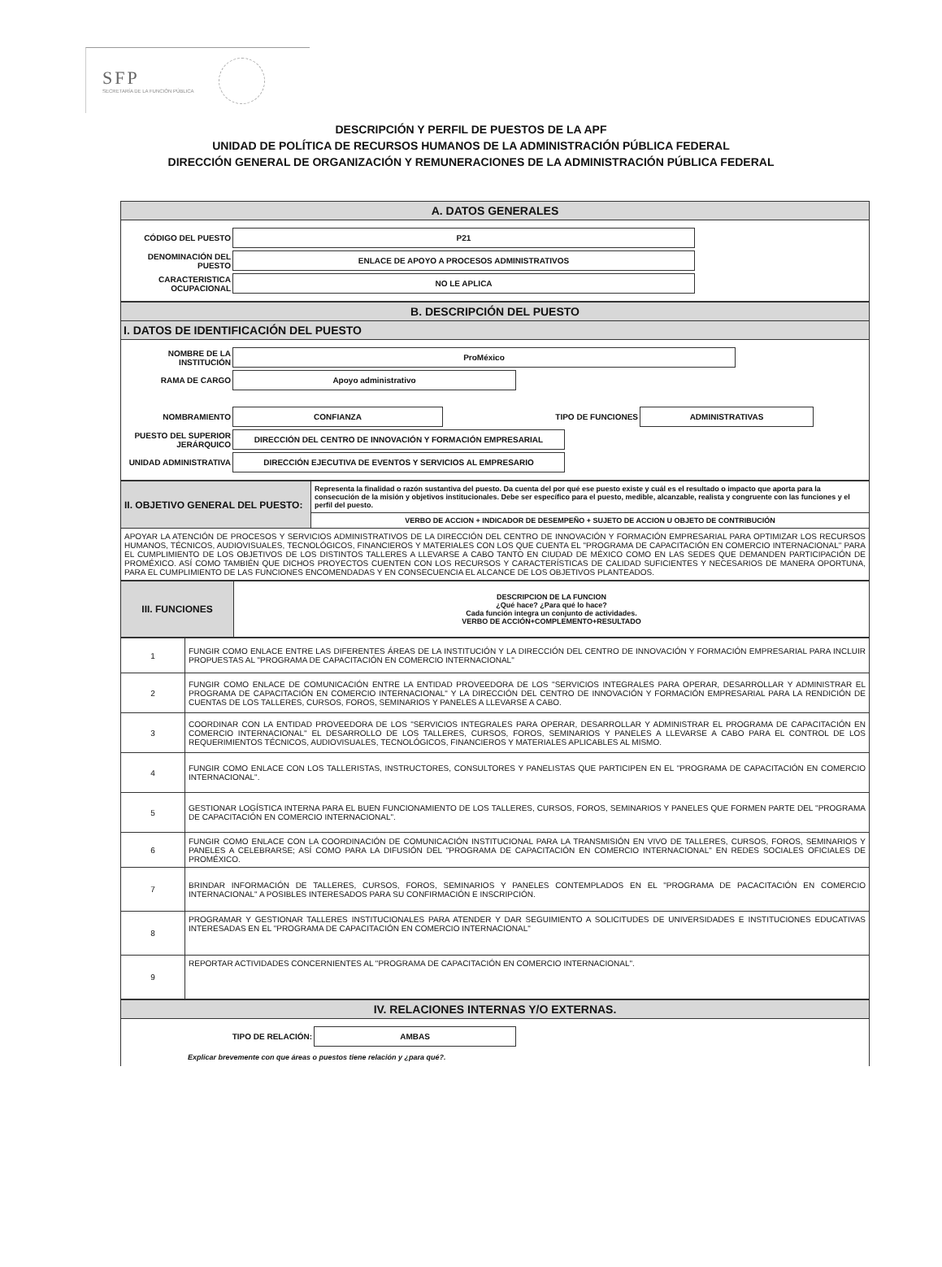SFP
SECRETARÍA DE LA FUNCIÓN PÚBLICA
DESCRIPCIÓN Y PERFIL DE PUESTOS DE LA APF
UNIDAD DE POLÍTICA DE RECURSOS HUMANOS DE LA ADMINISTRACIÓN PÚBLICA FEDERAL
DIRECCIÓN GENERAL DE ORGANIZACIÓN Y REMUNERACIONES DE LA ADMINISTRACIÓN PÚBLICA FEDERAL
A. DATOS GENERALES
CÓDIGO DEL PUESTO
P21
DENOMINACIÓN DEL PUESTO
ENLACE DE APOYO A PROCESOS ADMINISTRATIVOS
CARACTERISTICA OCUPACIONAL
NO LE APLICA
B. DESCRIPCIÓN DEL PUESTO
I. DATOS DE IDENTIFICACIÓN DEL PUESTO
NOMBRE DE LA INSTITUCIÓN
ProMéxico
RAMA DE CARGO
Apoyo administrativo
NOMBRAMIENTO
CONFIANZA
TIPO DE FUNCIONES
ADMINISTRATIVAS
PUESTO DEL SUPERIOR JERÁRQUICO
DIRECCIÓN DEL CENTRO DE INNOVACIÓN Y FORMACIÓN EMPRESARIAL
UNIDAD ADMINISTRATIVA
DIRECCIÓN EJECUTIVA DE EVENTOS Y SERVICIOS AL EMPRESARIO
| II. OBJETIVO GENERAL DEL PUESTO: | Representa la finalidad o razón sustantiva del puesto. Da cuenta del por qué ese puesto existe y cuál es el resultado o impacto que aporta para la consecución de la misión y objetivos institucionales. Debe ser específico para el puesto, medible, alcanzable, realista y congruente con las funciones y el perfil del puesto. |
| | VERBO DE ACCION + INDICADOR DE DESEMPEÑO + SUJETO DE ACCION U OBJETO DE CONTRIBUCIÓN |
| APOYAR LA ATENCIÓN DE PROCESOS Y SERVICIOS ADMINISTRATIVOS DE LA DIRECCIÓN DEL CENTRO DE INNOVACIÓN Y FORMACIÓN EMPRESARIAL PARA OPTIMIZAR LOS RECURSOS HUMANOS, TÉCNICOS, AUDIOVISUALES, TECNOLÓGICOS, FINANCIEROS Y MATERIALES CON LOS QUE CUENTA EL "PROGRAMA DE CAPACITACIÓN EN COMERCIO INTERNACIONAL" PARA EL CUMPLIMIENTO DE LOS OBJETIVOS DE LOS DISTINTOS TALLERES A LLEVARSE A CABO TANTO EN CIUDAD DE MÉXICO COMO EN LAS SEDES QUE DEMANDEN PARTICIPACIÓN DE PROMÉXICO. ASÍ COMO TAMBIÉN QUE DICHOS PROYECTOS CUENTEN CON LOS RECURSOS Y CARACTERÍSTICAS DE CALIDAD SUFICIENTES Y NECESARIOS DE MANERA OPORTUNA, PARA EL CUMPLIMIENTO DE LAS FUNCIONES ENCOMENDADAS Y EN CONSECUENCIA EL ALCANCE DE LOS OBJETIVOS PLANTEADOS. | |
| III. FUNCIONES | DESCRIPCION DE LA FUNCION ¿Qué hace? ¿Para qué lo hace? Cada función integra un conjunto de actividades. VERBO DE ACCIÓN+COMPLEMENTO+RESULTADO |
| --- | --- |
| 1 | FUNGIR COMO ENLACE ENTRE LAS DIFERENTES ÁREAS DE LA INSTITUCIÓN Y LA DIRECCIÓN DEL CENTRO DE INNOVACIÓN Y FORMACIÓN EMPRESARIAL PARA INCLUIR PROPUESTAS AL "PROGRAMA DE CAPACITACIÓN EN COMERCIO INTERNACIONAL" |
| 2 | FUNGIR COMO ENLACE DE COMUNICACIÓN ENTRE LA ENTIDAD PROVEEDORA DE LOS "SERVICIOS INTEGRALES PARA OPERAR, DESARROLLAR Y ADMINISTRAR EL PROGRAMA DE CAPACITACIÓN EN COMERCIO INTERNACIONAL" Y LA DIRECCIÓN DEL CENTRO DE INNOVACIÓN Y FORMACIÓN EMPRESARIAL PARA LA RENDICIÓN DE CUENTAS DE LOS TALLERES, CURSOS, FOROS, SEMINARIOS Y PANELES A LLEVARSE A CABO. |
| 3 | COORDINAR CON LA ENTIDAD PROVEEDORA DE LOS "SERVICIOS INTEGRALES PARA OPERAR, DESARROLLAR Y ADMINISTRAR EL PROGRAMA DE CAPACITACIÓN EN COMERCIO INTERNACIONAL" EL DESARROLLO DE LOS TALLERES, CURSOS, FOROS, SEMINARIOS Y PANELES A LLEVARSE A CABO PARA EL CONTROL DE LOS REQUERIMIENTOS TÉCNICOS, AUDIOVISUALES, TECNOLÓGICOS, FINANCIEROS Y MATERIALES APLICABLES AL MISMO. |
| 4 | FUNGIR COMO ENLACE CON LOS TALLERISTAS, INSTRUCTORES, CONSULTORES Y PANELISTAS QUE PARTICIPEN EN EL "PROGRAMA DE CAPACITACIÓN EN COMERCIO INTERNACIONAL". |
| 5 | GESTIONAR LOGÍSTICA INTERNA PARA EL BUEN FUNCIONAMIENTO DE LOS TALLERES, CURSOS, FOROS, SEMINARIOS Y PANELES QUE FORMEN PARTE DEL "PROGRAMA DE CAPACITACIÓN EN COMERCIO INTERNACIONAL". |
| 6 | FUNGIR COMO ENLACE CON LA COORDINACIÓN DE COMUNICACIÓN INSTITUCIONAL PARA LA TRANSMISIÓN EN VIVO DE TALLERES, CURSOS, FOROS, SEMINARIOS Y PANELES A CELEBRARSE; ASÍ COMO PARA LA DIFUSIÓN DEL "PROGRAMA DE CAPACITACIÓN EN COMERCIO INTERNACIONAL" EN REDES SOCIALES OFICIALES DE PROMÉXICO. |
| 7 | BRINDAR INFORMACIÓN DE TALLERES, CURSOS, FOROS, SEMINARIOS Y PANELES CONTEMPLADOS EN EL "PROGRAMA DE PACACITACIÓN EN COMERCIO INTERNACIONAL" A POSIBLES INTERESADOS PARA SU CONFIRMACIÓN E INSCRIPCIÓN. |
| 8 | PROGRAMAR Y GESTIONAR TALLERES INSTITUCIONALES PARA ATENDER Y DAR SEGUIMIENTO A SOLICITUDES DE UNIVERSIDADES E INSTITUCIONES EDUCATIVAS INTERESADAS EN EL "PROGRAMA DE CAPACITACIÓN EN COMERCIO INTERNACIONAL" |
| 9 | REPORTAR ACTIVIDADES CONCERNIENTES AL "PROGRAMA DE CAPACITACIÓN EN COMERCIO INTERNACIONAL". |
IV. RELACIONES INTERNAS Y/O EXTERNAS.
TIPO DE RELACIÓN:
AMBAS
Explicar brevemente con que áreas o puestos tiene relación y ¿para qué?.